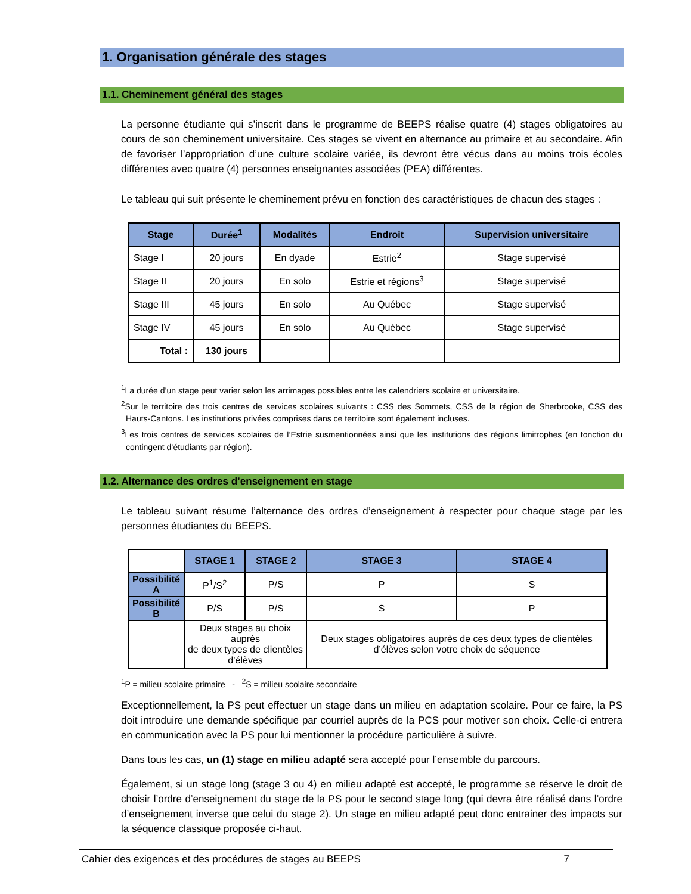1. Organisation générale des stages
1.1. Cheminement général des stages
La personne étudiante qui s’inscrit dans le programme de BEEPS réalise quatre (4) stages obligatoires au cours de son cheminement universitaire. Ces stages se vivent en alternance au primaire et au secondaire. Afin de favoriser l’appropriation d’une culture scolaire variée, ils devront être vécus dans au moins trois écoles différentes avec quatre (4) personnes enseignantes associées (PEA) différentes.
Le tableau qui suit présente le cheminement prévu en fonction des caractéristiques de chacun des stages :
| Stage | Durée<sup>1</sup> | Modalités | Endroit | Supervision universitaire |
| --- | --- | --- | --- | --- |
| Stage I | 20 jours | En dyade | Estrie<sup>2</sup> | Stage supervisé |
| Stage II | 20 jours | En solo | Estrie et régions<sup>3</sup> | Stage supervisé |
| Stage III | 45 jours | En solo | Au Québec | Stage supervisé |
| Stage IV | 45 jours | En solo | Au Québec | Stage supervisé |
| Total : | 130 jours | | | |
<sup>1</sup> La durée d’un stage peut varier selon les arrimages possibles entre les calendriers scolaire et universitaire.
<sup>2</sup> Sur le territoire des trois centres de services scolaires suivants : CSS des Sommets, CSS de la région de Sherbrooke, CSS des Hauts-Cantons. Les institutions privées comprises dans ce territoire sont également incluses.
<sup>3</sup> Les trois centres de services scolaires de l’Estrie susmentionnées ainsi que les institutions des régions limitrophes (en fonction du contingent d’étudiants par région).
1.2. Alternance des ordres d’enseignement en stage
Le tableau suivant résume l’alternance des ordres d’enseignement à respecter pour chaque stage par les personnes étudiantes du BEEPS.
| | STAGE 1 | STAGE 2 | STAGE 3 | STAGE 4 |
| Possibilité A | P<sup>1</sup>/S<sup>2</sup> | P/S | P | S |
| Possibilité B | P/S | P/S | S | P |
| | Deux stages au choix auprès de deux types de clientèles d’élèves | | Deux stages obligatoires auprès de ces deux types de clientèles d’élèves selon votre choix de séquence | |
<sup>1</sup> P = milieu scolaire primaire - <sup>2</sup>S = milieu scolaire secondaire
Exceptionnellement, la PS peut effectuer un stage dans un milieu en adaptation scolaire. Pour ce faire, la PS doit introduire une demande spécifique par courriel auprès de la PCS pour motiver son choix. Celle-ci entrera en communication avec la PS pour lui mentionner la procédure particulière à suivre.
Dans tous les cas, un (1) stage en milieu adapté sera accepté pour l’ensemble du parcours.
Également, si un stage long (stage 3 ou 4) en milieu adapté est accepté, le programme se réserve le droit de choisir l’ordre d’enseignement du stage de la PS pour le second stage long (qui devra être réalisé dans l’ordre d’enseignement inverse que celui du stage 2). Un stage en milieu adapté peut donc entrainer des impacts sur la séquence classique proposée ci-haut.
Cahier des exigences et des procédures de stages au BEEPS 7